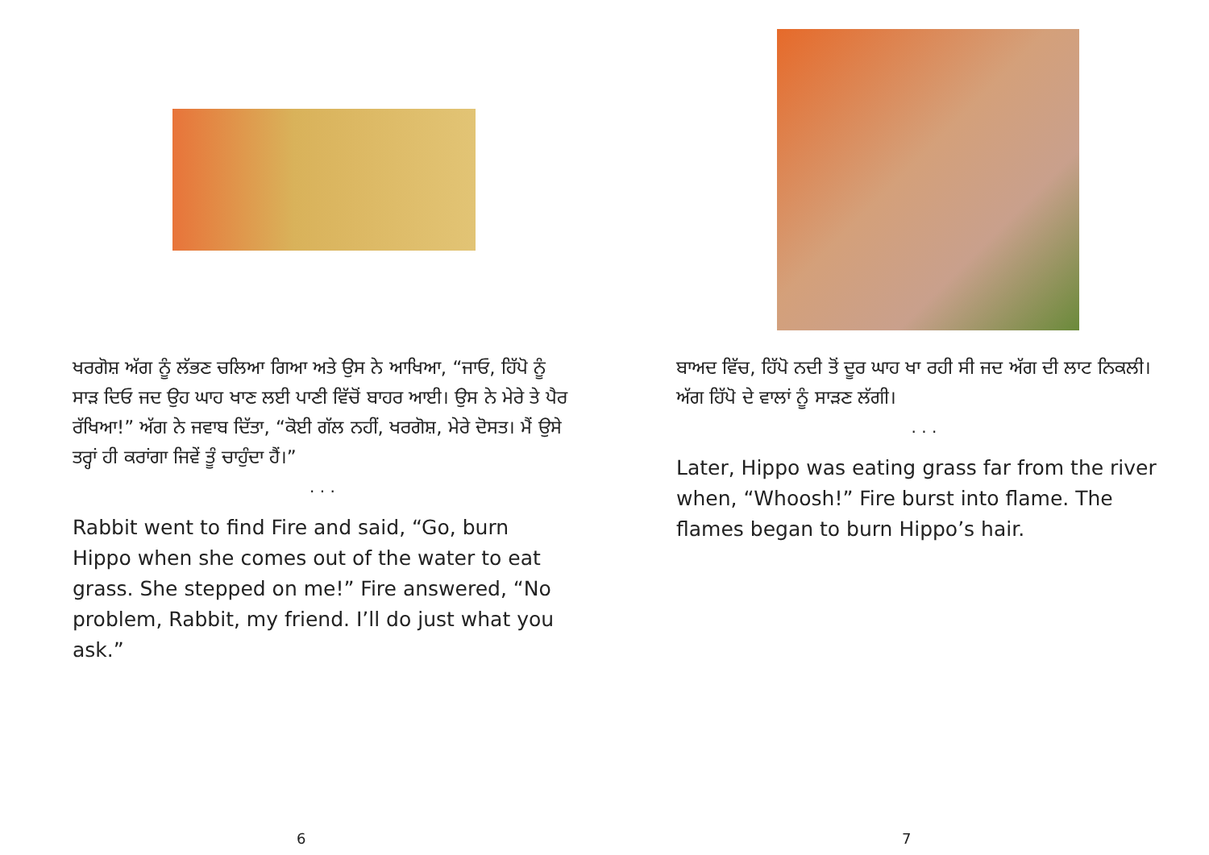ਖਰਗੋਸ਼ ਅੱਗ ਨੂੰ ਲੱਭਣ ਚਲਿਆ ਗਿਆ ਅਤੇ ਉਸ ਨੇ ਆਖਿਆ, “ਜਾਓ, ਹਿੱਪੋ ਨੂੰ ਸਾੜ ਦਿਓ ਜਦ ਉਹ ਘਾਹ ਖਾਣ ਲਈ ਪਾਣੀ ਵਿੱਚੋਂ ਬਾਹਰ ਆਈ। ਉਸ ਨੇ ਮੇਰੇ ਤੇ ਪੈਰ ਰੱਖਿਆ!” ਅੱਗ ਨੇ ਜਵਾਬ ਦਿੱਤਾ, “ਕੋਈ ਗੱਲ ਨਹੀਂ, ਖਰਗੋਸ਼, ਮੇਰੇ ਦੋਸਤ। ਮੈਂ ਉਸੇ ਤਰ੍ਹਾਂ ਹੀ ਕਰਾਂਗਾ ਜਿਵੇਂ ਤੂੰ ਚਾਹੁੰਦਾ ਹੈਂ।”
. . .
Rabbit went to find Fire and said, “Go, burn Hippo when she comes out of the water to eat grass. She stepped on me!” Fire answered, “No problem, Rabbit, my friend. I’ll do just what you ask.”
6
ਬਾਅਦ ਵਿੱਚ, ਹਿੱਪੋ ਨਦੀ ਤੋਂ ਦੂਰ ਘਾਹ ਖਾ ਰਹੀ ਸੀ ਜਦ ਅੱਗ ਦੀ ਲਾਟ ਨਿਕਲੀ। ਅੱਗ ਹਿੱਪੋ ਦੇ ਵਾਲਾਂ ਨੂੰ ਸਾੜਣ ਲੱਗੀ।
. . .
Later, Hippo was eating grass far from the river when, “Whoosh!” Fire burst into flame. The flames began to burn Hippo’s hair.
7